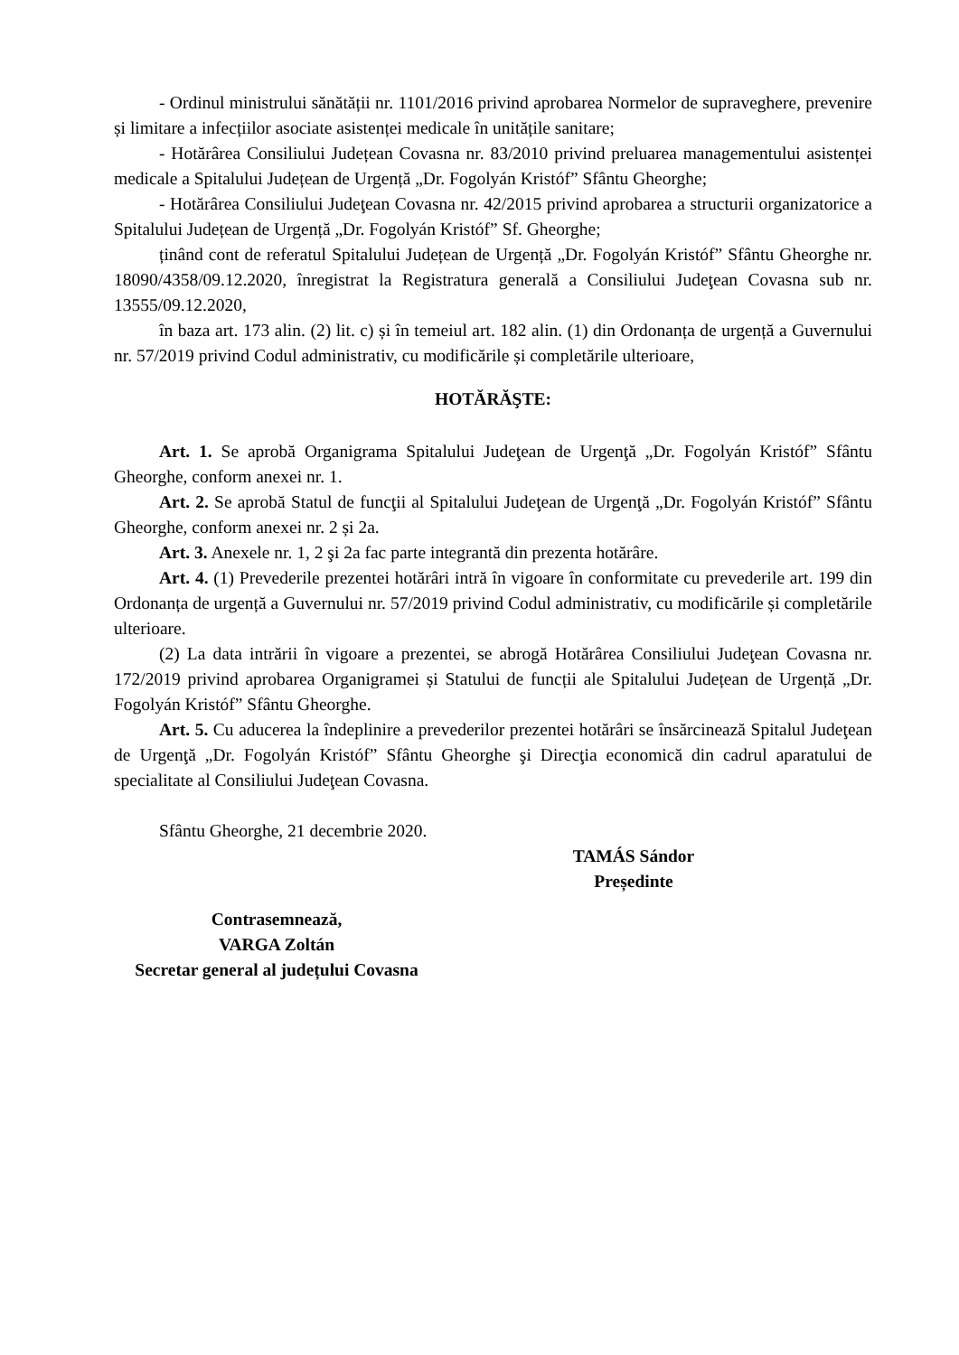- Ordinul ministrului sănătății nr. 1101/2016 privind aprobarea Normelor de supraveghere, prevenire și limitare a infecțiilor asociate asistenței medicale în unitățile sanitare;
- Hotărârea Consiliului Județean Covasna nr. 83/2010 privind preluarea managementului asistenței medicale a Spitalului Județean de Urgență „Dr. Fogolyán Kristóf” Sfântu Gheorghe;
- Hotărârea Consiliului Judeţean Covasna nr. 42/2015 privind aprobarea a structurii organizatorice a Spitalului Județean de Urgență „Dr. Fogolyán Kristóf” Sf. Gheorghe;
ținând cont de referatul Spitalului Județean de Urgență „Dr. Fogolyán Kristóf” Sfântu Gheorghe nr. 18090/4358/09.12.2020, înregistrat la Registratura generală a Consiliului Judeţean Covasna sub nr. 13555/09.12.2020,
în baza art. 173 alin. (2) lit. c) și în temeiul art. 182 alin. (1) din Ordonanța de urgență a Guvernului nr. 57/2019 privind Codul administrativ, cu modificările și completările ulterioare,
HOTĂRĂŞTE:
Art. 1. Se aprobă Organigrama Spitalului Judeţean de Urgenţă „Dr. Fogolyán Kristóf” Sfântu Gheorghe, conform anexei nr. 1.
Art. 2. Se aprobă Statul de funcţii al Spitalului Judeţean de Urgenţă „Dr. Fogolyán Kristóf” Sfântu Gheorghe, conform anexei nr. 2 și 2a.
Art. 3. Anexele nr. 1, 2 şi 2a fac parte integrantă din prezenta hotărâre.
Art. 4. (1) Prevederile prezentei hotărâri intră în vigoare în conformitate cu prevederile art. 199 din Ordonanța de urgență a Guvernului nr. 57/2019 privind Codul administrativ, cu modificările și completările ulterioare.
(2) La data intrării în vigoare a prezentei, se abrogă Hotărârea Consiliului Judeţean Covasna nr. 172/2019 privind aprobarea Organigramei și Statului de funcții ale Spitalului Județean de Urgență „Dr. Fogolyán Kristóf” Sfântu Gheorghe.
Art. 5. Cu aducerea la îndeplinire a prevederilor prezentei hotărâri se însărcinează Spitalul Judeţean de Urgenţă „Dr. Fogolyán Kristóf” Sfântu Gheorghe şi Direcţia economică din cadrul aparatului de specialitate al Consiliului Judeţean Covasna.
Sfântu Gheorghe, 21 decembrie 2020.
TAMÁS Sándor
Președinte
Contrasemnează,
VARGA Zoltán
Secretar general al județului Covasna